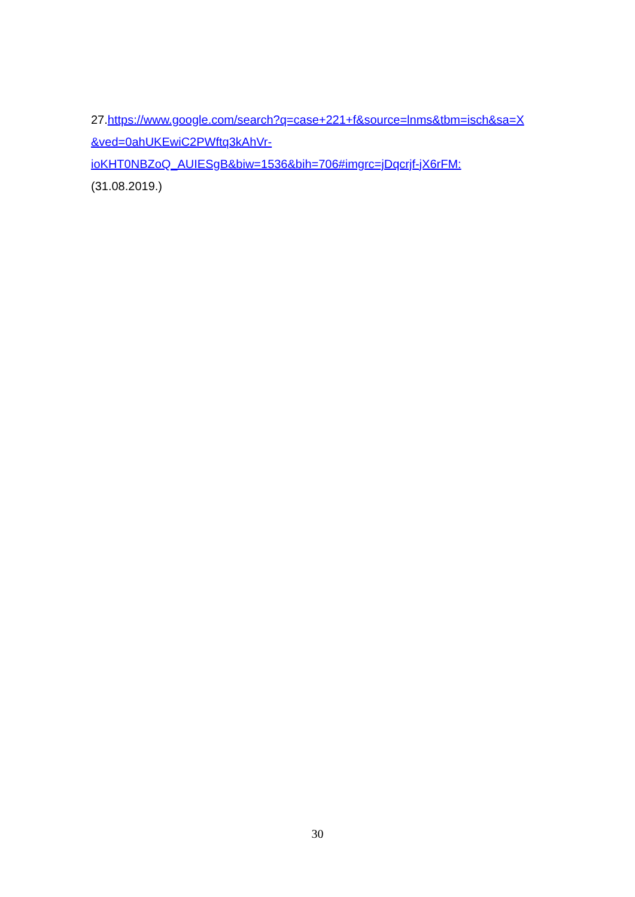27.https://www.google.com/search?q=case+221+f&source=lnms&tbm=isch&sa=X
&ved=0ahUKEwiC2PWftq3kAhVr-
ioKHT0NBZoQ_AUIESgB&biw=1536&bih=706#imgrc=jDqcrjf-jX6rFM:
(31.08.2019.)
30